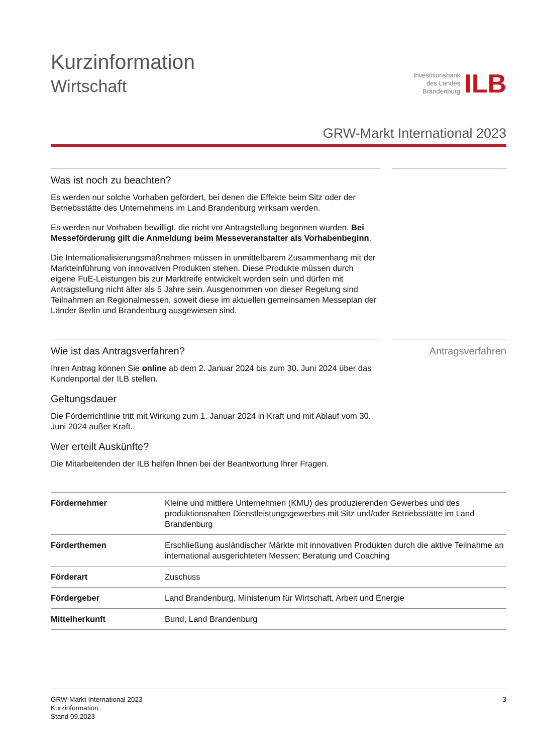Kurzinformation
Wirtschaft
Investitionsbank
des Landes
Brandenburg
ILB
GRW-Markt International 2023
Was ist noch zu beachten?
Es werden nur solche Vorhaben gefördert, bei denen die Effekte beim Sitz oder der Betriebsstätte des Unternehmens im Land Brandenburg wirksam werden.
Es werden nur Vorhaben bewilligt, die nicht vor Antragstellung begonnen wurden. Bei Messeförderung gilt die Anmeldung beim Messeveranstalter als Vorhabenbeginn.
Die Internationalisierungsmaßnahmen müssen in unmittelbarem Zusammenhang mit der Markteinführung von innovativen Produkten stehen. Diese Produkte müssen durch eigene FuE-Leistungen bis zur Marktreife entwickelt worden sein und dürfen mit Antragstellung nicht älter als 5 Jahre sein. Ausgenommen von dieser Regelung sind Teilnahmen an Regionalmessen, soweit diese im aktuellen gemeinsamen Messeplan der Länder Berlin und Brandenburg ausgewiesen sind.
Wie ist das Antragsverfahren?
Ihren Antrag können Sie online ab dem 2. Januar 2024 bis zum 30. Juni 2024 über das Kundenportal der ILB stellen.
Geltungsdauer
Die Förderrichtlinie tritt mit Wirkung zum 1. Januar 2024 in Kraft und mit Ablauf vom 30. Juni 2024 außer Kraft.
Wer erteilt Auskünfte?
Die Mitarbeitenden der ILB helfen Ihnen bei der Beantwortung Ihrer Fragen.
Antragsverfahren
| Fördernehmer | Kleine und mittlere Unternehmen (KMU) des produzierenden Gewerbes und des produktionsnahen Dienstleistungsgewerbes mit Sitz und/oder Betriebsstätte im Land Brandenburg |
| Förderthemen | Erschließung ausländischer Märkte mit innovativen Produkten durch die aktive Teilnahme an international ausgerichteten Messen; Beratung und Coaching |
| Förderart | Zuschuss |
| Fördergeber | Land Brandenburg, Ministerium für Wirtschaft, Arbeit und Energie |
| Mittelherkunft | Bund, Land Brandenburg |
GRW-Markt International 2023
Kurzinformation
Stand 09.2023
3